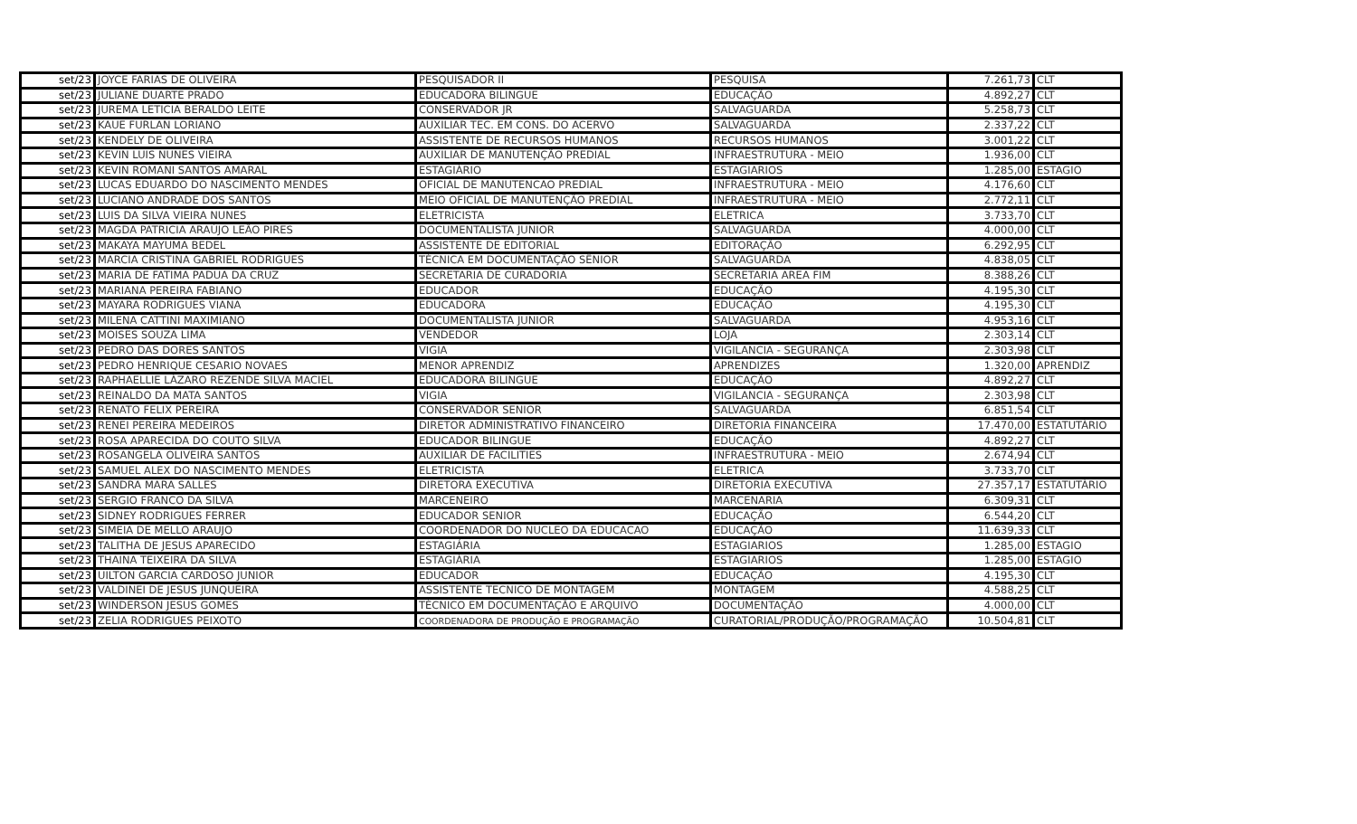| set/23 | JOYCE FARIAS DE OLIVEIRA | PESQUISADOR II | PESQUISA | 7.261,73 | CLT |
| set/23 | JULIANE DUARTE PRADO | EDUCADORA BILINGUE | EDUCAÇÃO | 4.892,27 | CLT |
| set/23 | JUREMA LETICIA BERALDO LEITE | CONSERVADOR JR | SALVAGUARDA | 5.258,73 | CLT |
| set/23 | KAUE FURLAN LORIANO | AUXILIAR TEC. EM CONS. DO ACERVO | SALVAGUARDA | 2.337,22 | CLT |
| set/23 | KENDELY DE OLIVEIRA | ASSISTENTE DE RECURSOS HUMANOS | RECURSOS HUMANOS | 3.001,22 | CLT |
| set/23 | KEVIN LUIS NUNES VIEIRA | AUXILIAR DE MANUTENÇÃO PREDIAL | INFRAESTRUTURA - MEIO | 1.936,00 | CLT |
| set/23 | KEVIN ROMANI SANTOS AMARAL | ESTAGIÁRIO | ESTAGIARIOS | 1.285,00 | ESTAGIO |
| set/23 | LUCAS EDUARDO DO NASCIMENTO MENDES | OFICIAL DE MANUTENCAO PREDIAL | INFRAESTRUTURA - MEIO | 4.176,60 | CLT |
| set/23 | LUCIANO ANDRADE DOS SANTOS | MEIO OFICIAL DE MANUTENÇÃO PREDIAL | INFRAESTRUTURA - MEIO | 2.772,11 | CLT |
| set/23 | LUIS DA SILVA VIEIRA NUNES | ELETRICISTA | ELETRICA | 3.733,70 | CLT |
| set/23 | MAGDA PATRICIA ARAÚJO LEÃO PIRES | DOCUMENTALISTA JUNIOR | SALVAGUARDA | 4.000,00 | CLT |
| set/23 | MAKAYA MAYUMA BEDEL | ASSISTENTE DE EDITORIAL | EDITORAÇÃO | 6.292,95 | CLT |
| set/23 | MARCIA CRISTINA GABRIEL RODRIGUES | TÉCNICA EM DOCUMENTAÇÃO SÊNIOR | SALVAGUARDA | 4.838,05 | CLT |
| set/23 | MARIA DE FATIMA PADUA DA CRUZ | SECRETARIA DE CURADORIA | SECRETARIA AREA FIM | 8.388,26 | CLT |
| set/23 | MARIANA PEREIRA FABIANO | EDUCADOR | EDUCAÇÃO | 4.195,30 | CLT |
| set/23 | MAYARA RODRIGUES VIANA | EDUCADORA | EDUCAÇÃO | 4.195,30 | CLT |
| set/23 | MILENA CATTINI MAXIMIANO | DOCUMENTALISTA JUNIOR | SALVAGUARDA | 4.953,16 | CLT |
| set/23 | MOISES SOUZA LIMA | VENDEDOR | LOJA | 2.303,14 | CLT |
| set/23 | PEDRO DAS DORES SANTOS | VIGIA | VIGILANCIA - SEGURANÇA | 2.303,98 | CLT |
| set/23 | PEDRO HENRIQUE CESARIO NOVAES | MENOR APRENDIZ | APRENDIZES | 1.320,00 | APRENDIZ |
| set/23 | RAPHAELLIE LÁZARO REZENDE SILVA MACIEL | EDUCADORA BILINGUE | EDUCAÇÃO | 4.892,27 | CLT |
| set/23 | REINALDO DA MATA SANTOS | VIGIA | VIGILANCIA - SEGURANÇA | 2.303,98 | CLT |
| set/23 | RENATO FELIX PEREIRA | CONSERVADOR SENIOR | SALVAGUARDA | 6.851,54 | CLT |
| set/23 | RENEI PEREIRA MEDEIROS | DIRETOR ADMINISTRATIVO FINANCEIRO | DIRETORIA FINANCEIRA | 17.470,00 | ESTATUTÁRIO |
| set/23 | ROSA APARECIDA DO COUTO SILVA | EDUCADOR BILINGUE | EDUCAÇÃO | 4.892,27 | CLT |
| set/23 | ROSANGELA OLIVEIRA SANTOS | AUXILIAR DE FACILITIES | INFRAESTRUTURA - MEIO | 2.674,94 | CLT |
| set/23 | SAMUEL ALEX DO NASCIMENTO MENDES | ELETRICISTA | ELETRICA | 3.733,70 | CLT |
| set/23 | SANDRA MARA SALLES | DIRETORA EXECUTIVA | DIRETORIA EXECUTIVA | 27.357,17 | ESTATUTÁRIO |
| set/23 | SERGIO FRANCO DA SILVA | MARCENEIRO | MARCENARIA | 6.309,31 | CLT |
| set/23 | SIDNEY RODRIGUES FERRER | EDUCADOR SENIOR | EDUCAÇÃO | 6.544,20 | CLT |
| set/23 | SIMEIA DE MELLO ARAUJO | COORDENADOR DO NUCLEO DA EDUCACAO | EDUCAÇÃO | 11.639,33 | CLT |
| set/23 | TALITHA DE JESUS APARECIDO | ESTAGIÁRIA | ESTAGIARIOS | 1.285,00 | ESTAGIO |
| set/23 | THAINA TEIXEIRA DA SILVA | ESTAGIÁRIA | ESTAGIARIOS | 1.285,00 | ESTAGIO |
| set/23 | UILTON GARCIA CARDOSO JUNIOR | EDUCADOR | EDUCAÇÃO | 4.195,30 | CLT |
| set/23 | VALDINEI DE JESUS JUNQUEIRA | ASSISTENTE TECNICO DE MONTAGEM | MONTAGEM | 4.588,25 | CLT |
| set/23 | WINDERSON JESUS GOMES | TÉCNICO EM DOCUMENTAÇÃO E ARQUIVO | DOCUMENTAÇÃO | 4.000,00 | CLT |
| set/23 | ZELIA RODRIGUES PEIXOTO | COORDENADORA DE PRODUÇÃO E PROGRAMAÇÃO | CURATORIAL/PRODUÇÃO/PROGRAMAÇÃO | 10.504,81 | CLT |